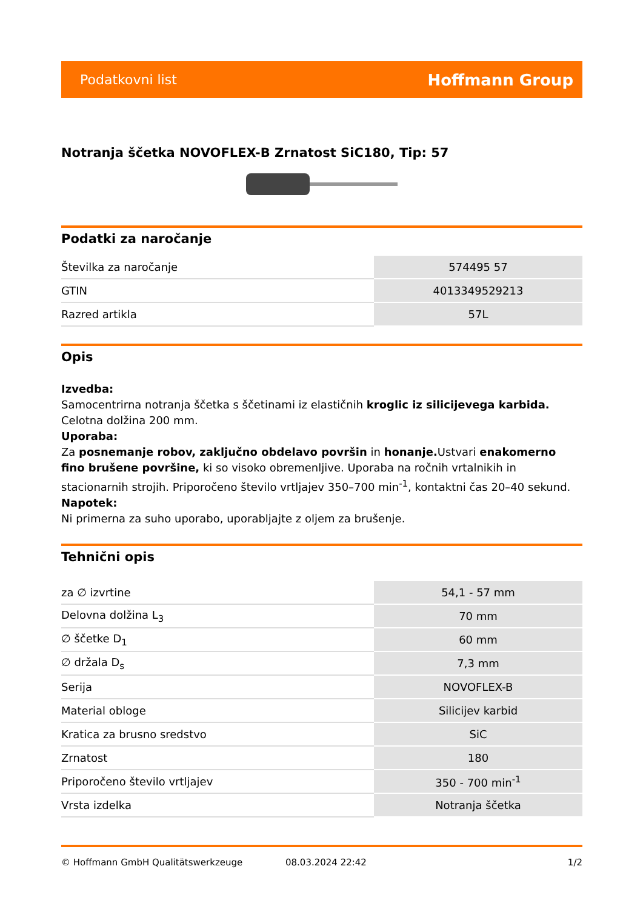Podatkovni list Hoffmann Group
Notranja ščetka NOVOFLEX-B Zrnatost SiC180, Tip: 57
Podatki za naročanje
| Številka za naročanje | 574495 57 |
| GTIN | 4013349529213 |
| Razred artikla | 57L |
Opis
Izvedba:
Samocentrirna notranja ščetka s ščetinami iz elastičnih kroglic iz silicijevega karbida. Celotna dolžina 200 mm.
Uporaba:
Za posnemanje robov, zaključno obdelavo površin in honanje. Ustvari enakomerno fino brušene površine, ki so visoko obremenljive. Uporaba na ročnih vrtalnikih in stacionarnih strojih. Priporočeno število vrtljajev 350–700 min<sup>-1</sup>, kontaktni čas 20–40 sekund.
Napotek:
Ni primerna za suho uporabo, uporabljajte z oljem za brušenje.
Tehnični opis
| za ∅ izvrtine | 54,1 - 57 mm |
| Delovna dolžina L<sub>3</sub> | 70 mm |
| ∅ ščetke D<sub>1</sub> | 60 mm |
| ∅ držala D<sub>s</sub> | 7,3 mm |
| Serija | NOVOFLEX-B |
| Material obloge | Silicijev karbid |
| Kratica za brusno sredstvo | SiC |
| Zrnatost | 180 |
| Priporočeno število vrtljajev | 350 - 700 min<sup>-1</sup> |
| Vrsta izdelka | Notranja ščetka |
© Hoffmann GmbH Qualitätswerkzeuge 08.03.2024 22:42 1/2